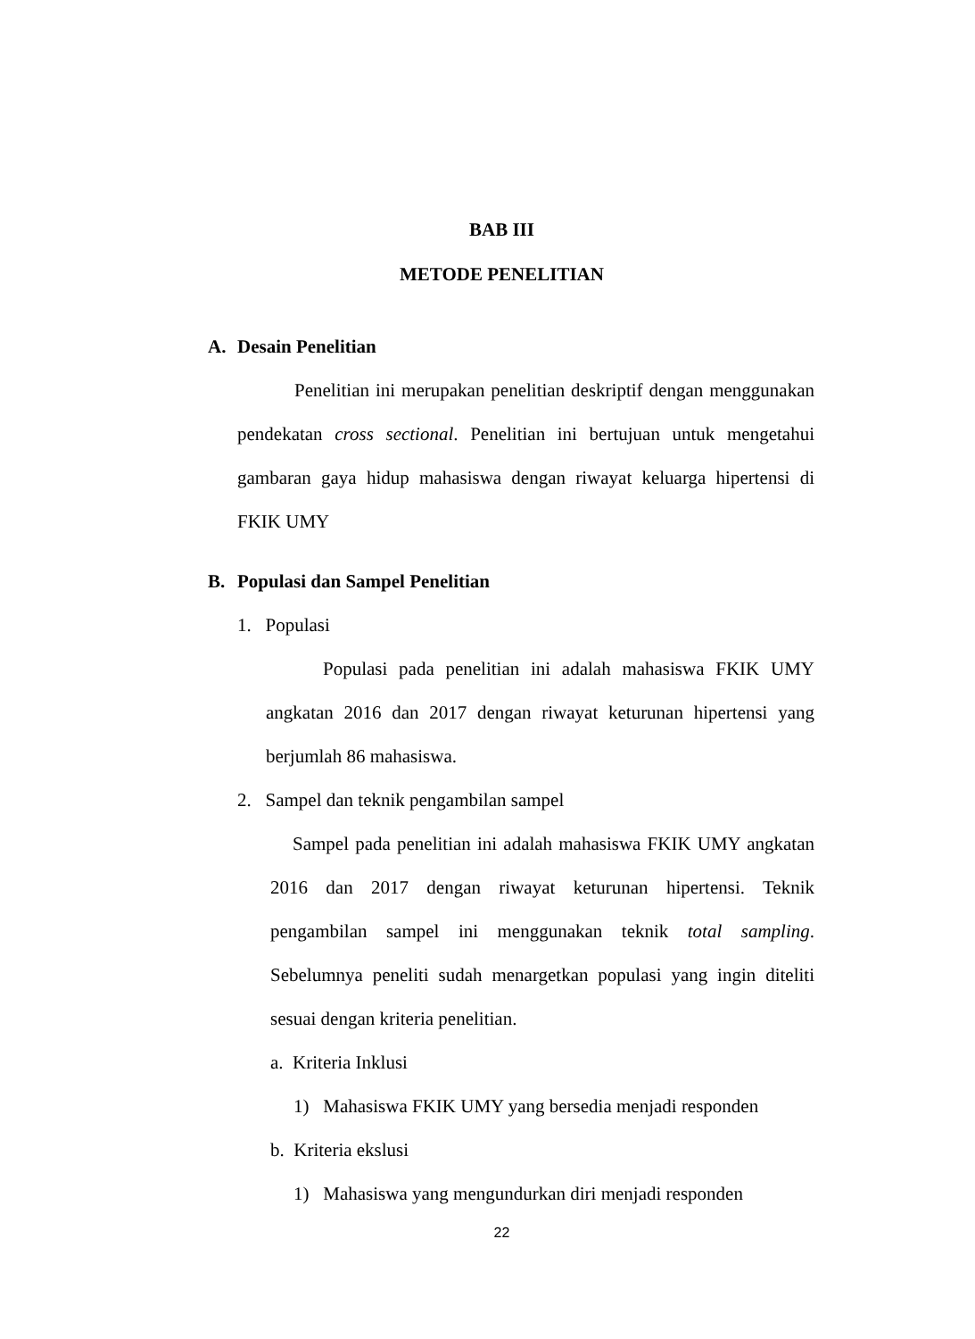BAB III
METODE PENELITIAN
A. Desain Penelitian
Penelitian ini merupakan penelitian deskriptif dengan menggunakan pendekatan cross sectional. Penelitian ini bertujuan untuk mengetahui gambaran gaya hidup mahasiswa dengan riwayat keluarga hipertensi di FKIK UMY
B. Populasi dan Sampel Penelitian
1. Populasi
Populasi pada penelitian ini adalah mahasiswa FKIK UMY angkatan 2016 dan 2017 dengan riwayat keturunan hipertensi yang berjumlah 86 mahasiswa.
2. Sampel dan teknik pengambilan sampel
Sampel pada penelitian ini adalah mahasiswa FKIK UMY angkatan 2016 dan 2017 dengan riwayat keturunan hipertensi. Teknik pengambilan sampel ini menggunakan teknik total sampling. Sebelumnya peneliti sudah menargetkan populasi yang ingin diteliti sesuai dengan kriteria penelitian.
a. Kriteria Inklusi
1) Mahasiswa FKIK UMY yang bersedia menjadi responden
b. Kriteria ekslusi
1) Mahasiswa yang mengundurkan diri menjadi responden
22